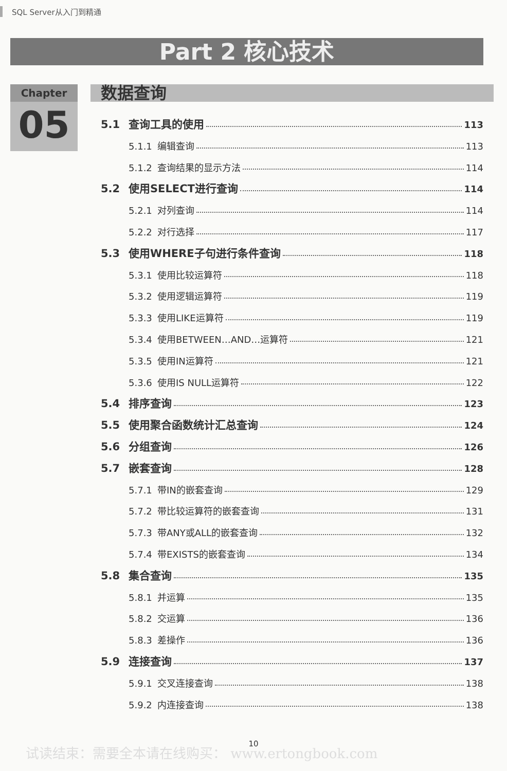SQL Server从入门到精通
Part 2 核心技术
Chapter
05
数据查询
5.1 查询工具的使用 113
5.1.1 编辑查询 113
5.1.2 查询结果的显示方法 114
5.2 使用SELECT进行查询 114
5.2.1 对列查询 114
5.2.2 对行选择 117
5.3 使用WHERE子句进行条件查询 118
5.3.1 使用比较运算符 118
5.3.2 使用逻辑运算符 119
5.3.3 使用LIKE运算符 119
5.3.4 使用BETWEEN…AND…运算符 121
5.3.5 使用IN运算符 121
5.3.6 使用IS NULL运算符 122
5.4 排序查询 123
5.5 使用聚合函数统计汇总查询 124
5.6 分组查询 126
5.7 嵌套查询 128
5.7.1 带IN的嵌套查询 129
5.7.2 带比较运算符的嵌套查询 131
5.7.3 带ANY或ALL的嵌套查询 132
5.7.4 带EXISTS的嵌套查询 134
5.8 集合查询 135
5.8.1 并运算 135
5.8.2 交运算 136
5.8.3 差操作 136
5.9 连接查询 137
5.9.1 交叉连接查询 138
5.9.2 内连接查询 138
10
试读结束：需要全本请在线购买： www.ertongbook.com